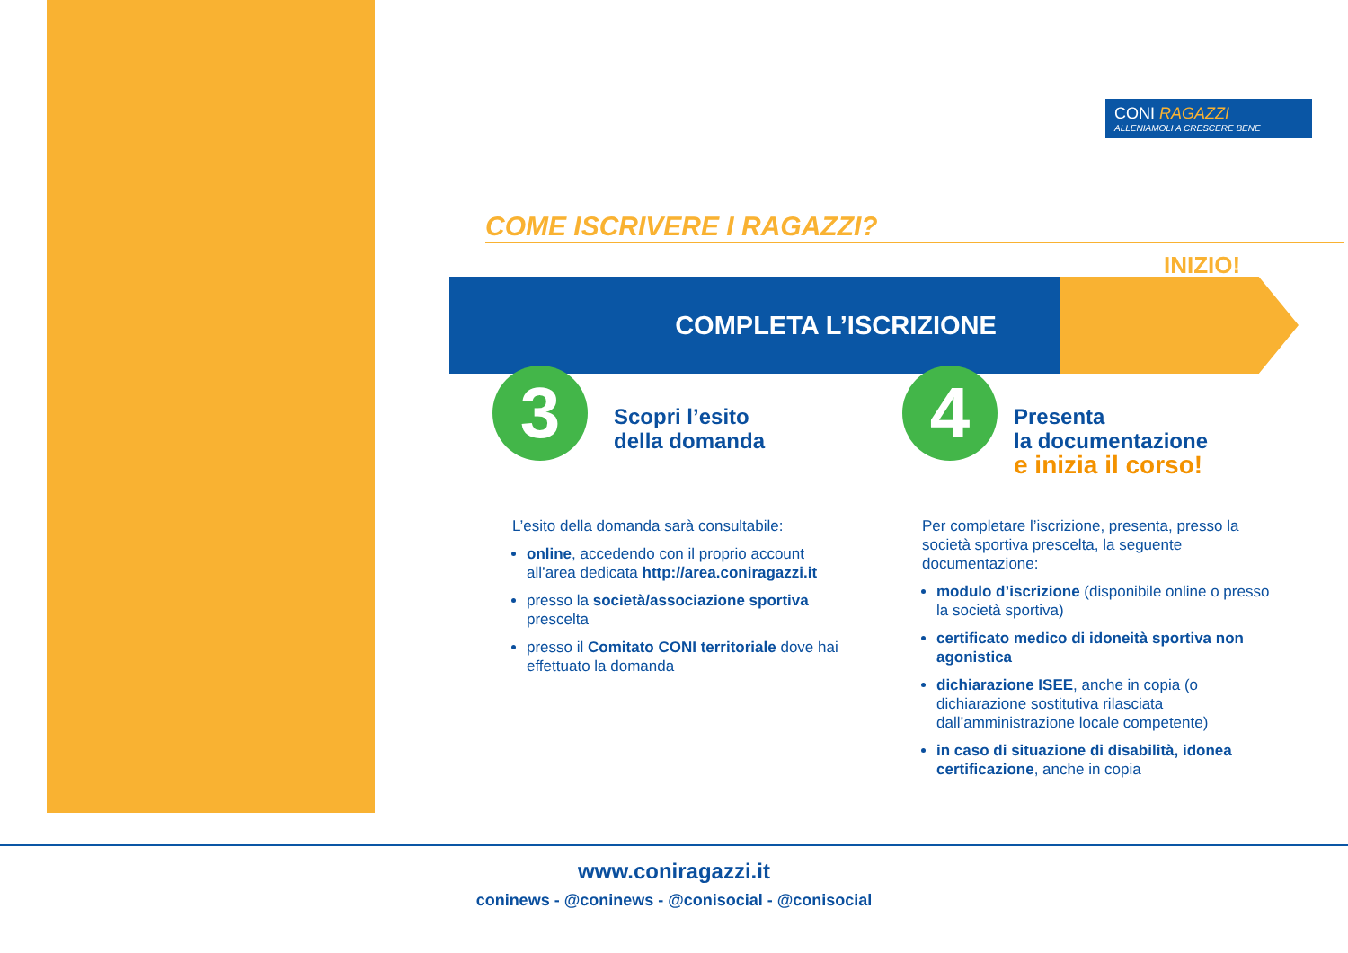CONI RAGAZZI
ALLENIAMOLI A CRESCERE BENE
COME ISCRIVERE I RAGAZZI?
INIZIO!
COMPLETA L’ISCRIZIONE
3 4
Scopri l’esito
della domanda
Presenta
la documentazione
e inizia il corso!
L’esito della domanda sarà consultabile:
online, accedendo con il proprio account all’area dedicata http://area.coniragazzi.it
presso la società/associazione sportiva prescelta
presso il Comitato CONI territoriale dove hai effettuato la domanda
Per completare l’iscrizione, presenta, presso la società sportiva prescelta, la seguente documentazione:
modulo d’iscrizione (disponibile online o presso la società sportiva)
certificato medico di idoneità sportiva non agonistica
dichiarazione ISEE, anche in copia (o dichiarazione sostitutiva rilasciata dall’amministrazione locale competente)
in caso di situazione di disabilità, idonea certificazione, anche in copia
www.coniragazzi.it
coninews - @coninews - @conisocial - @conisocial